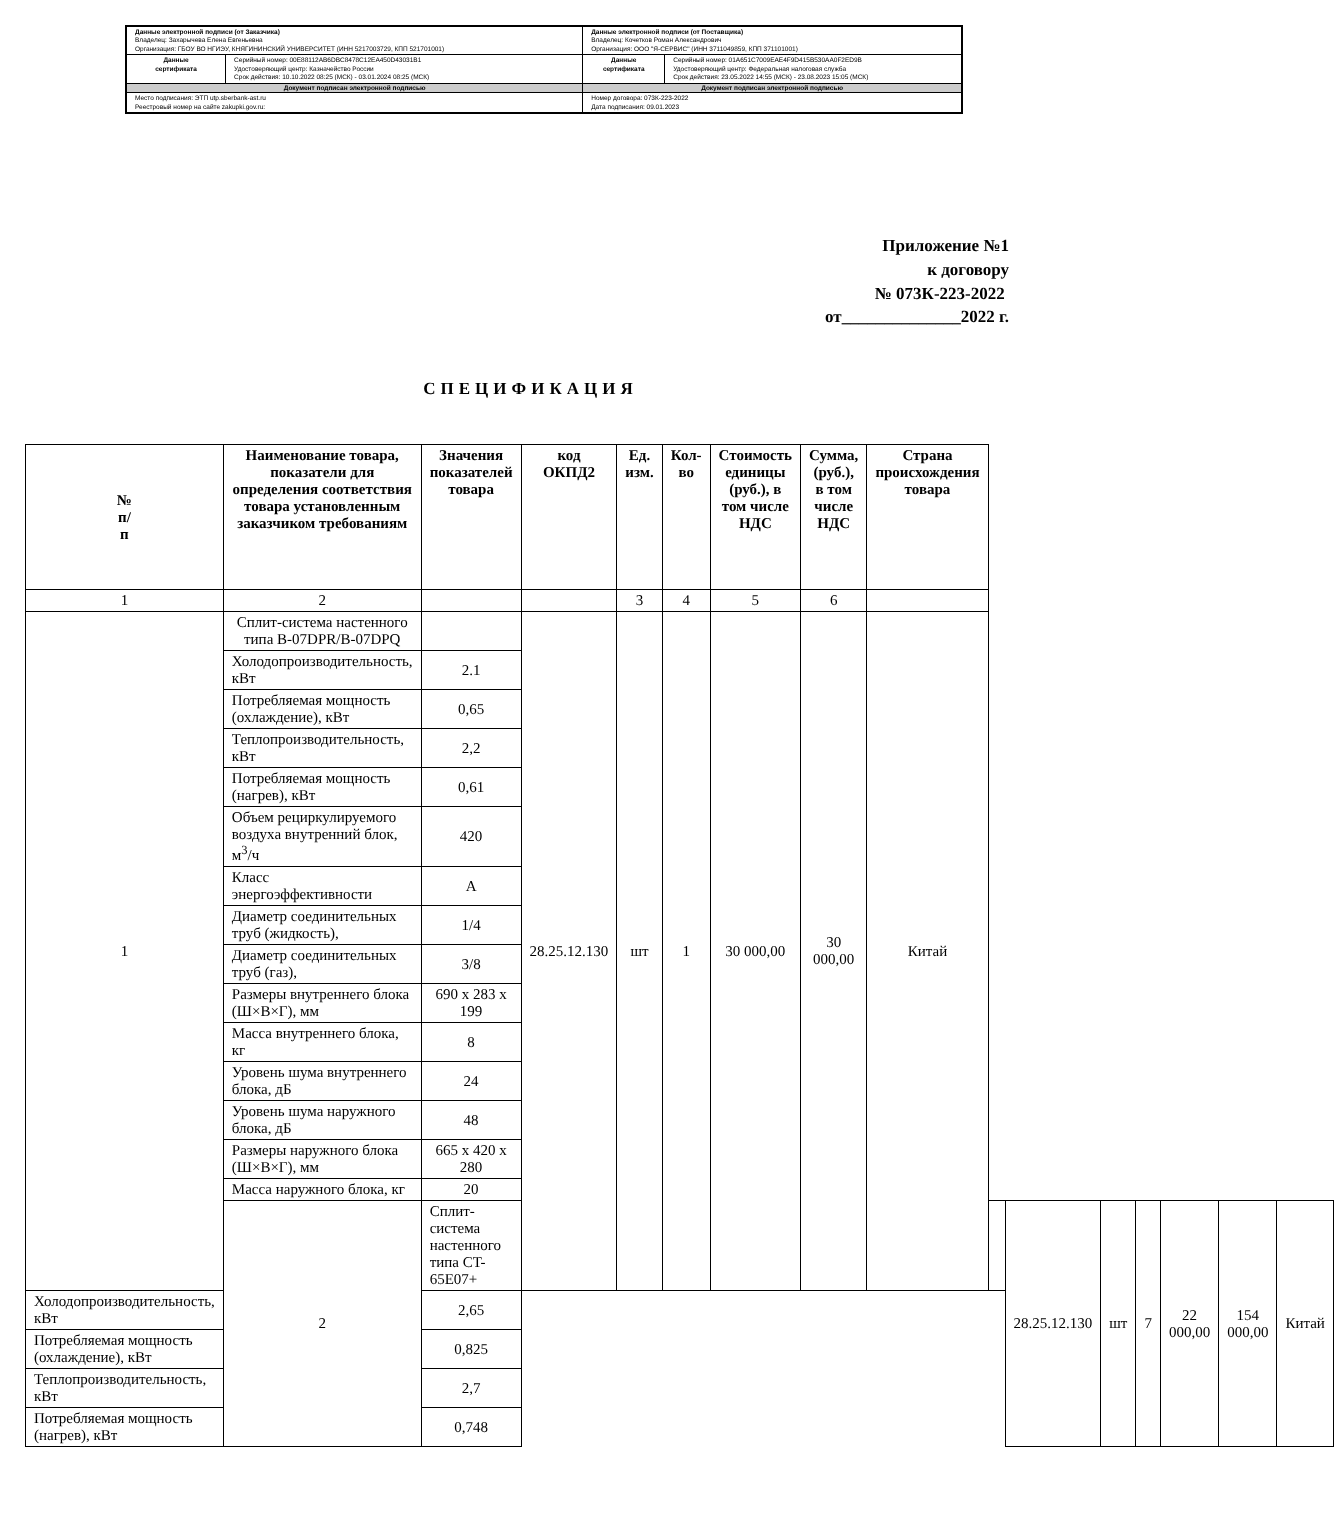| Данные электронной подписи (от Заказчика) Владелец: Захарычева Елена Евгеньевна Организация: ГБОУ ВО НГИЭУ, КНЯГИНИНСКИЙ УНИВЕРСИТЕТ (ИНН 5217003729, КПП 521701001) | | Данные электронной подписи (от Поставщика) Владелец: Кочетков Роман Александрович Организация: ООО "Я-СЕРВИС" (ИНН 3711049859, КПП 371101001) | |
| Данные сертификата | Серийный номер: 00E88112AB6DBC8478C12EA450D43031B1 Удостоверяющий центр: Казначейство России Срок действия: 10.10.2022 08:25 (МСК) - 03.01.2024 08:25 (МСК) | Данные сертификата | Серийный номер: 01A651C7009EAE4F9D415B530AA0F2ED9B Удостоверяющий центр: Федеральная налоговая служба Срок действия: 23.05.2022 14:55 (МСК) - 23.08.2023 15:05 (МСК) |
| Документ подписан электронной подписью | | Документ подписан электронной подписью | |
| Место подписания: ЭТП utp.sberbank-ast.ru Реестровый номер на сайте zakupki.gov.ru: | | Номер договора: 073К-223-2022 Дата подписания: 09.01.2023 | |
Приложение №1
к договору
№ 073К-223-2022
от______________2022 г.
СПЕЦИФИКАЦИЯ
| № п/ п | Наименование товара, показатели для определения соответствия товара установленным заказчиком требованиям | Значения показателей товара | код ОКПД2 | Ед. изм. | Кол-во | Стоимость единицы (руб.), в том числе НДС | Сумма, (руб.), в том числе НДС | Страна происхождения товара | | | | | | | |
| --- | --- | --- | --- | --- | --- | --- | --- | --- | --- | --- | --- | --- | --- | --- | --- |
| 1 | 2 | | | 3 | 4 | 5 | 6 | | | | | | | | |
| 1 | Сплит-система настенного типа B-07DPR/B-07DPQ | | 28.25.12.130 | шт | 1 | 30 000,00 | 30 000,00 | Китай | | | | | | | |
| | Холодопроизводительность, кВт | 2.1 | | | | | | | | | | | | | |
| | Потребляемая мощность (охлаждение), кВт | 0,65 | | | | | | | | | | | | | |
| | Теплопроизводительность, кВт | 2,2 | | | | | | | | | | | | | |
| | Потребляемая мощность (нагрев), кВт | 0,61 | | | | | | | | | | | | | |
| | Объем рециркулируемого воздуха внутренний блок, м<sup>3</sup>/ч | 420 | | | | | | | | | | | | | |
| | Класс энергоэффективности | A | | | | | | | | | | | | | |
| | Диаметр соединительных труб (жидкость), | 1/4 | | | | | | | | | | | | | |
| | Диаметр соединительных труб (газ), | 3/8 | | | | | | | | | | | | | |
| | Размеры внутреннего блока (Ш×В×Г), мм | 690 x 283 x 199 | | | | | | | | | | | | | |
| | Масса внутреннего блока, кг | 8 | | | | | | | | | | | | | |
| | Уровень шума внутреннего блока, дБ | 24 | | | | | | | | | | | | | |
| | Уровень шума наружного блока, дБ | 48 | | | | | | | | | | | | | |
| | Размеры наружного блока (Ш×В×Г), мм | 665 x 420 x 280 | | | | | | | | | | | | | |
| | Масса наружного блока, кг | 20 | | | | | | | | | | | | | |
| | 2 | Сплит-система настенного типа CT-65E07+ | | | | | | | | 28.25.12.130 | шт | 7 | 22 000,00 | 154 000,00 | Китай |
| Холодопроизводительность, кВт | | 2,65 | | | | | | | | | | | | | |
| Потребляемая мощность (охлаждение), кВт | | 0,825 | | | | | | | | | | | | | |
| Теплопроизводительность, кВт | | 2,7 | | | | | | | | | | | | | |
| Потребляемая мощность (нагрев), кВт | | 0,748 | | | | | | | | | | | | | |